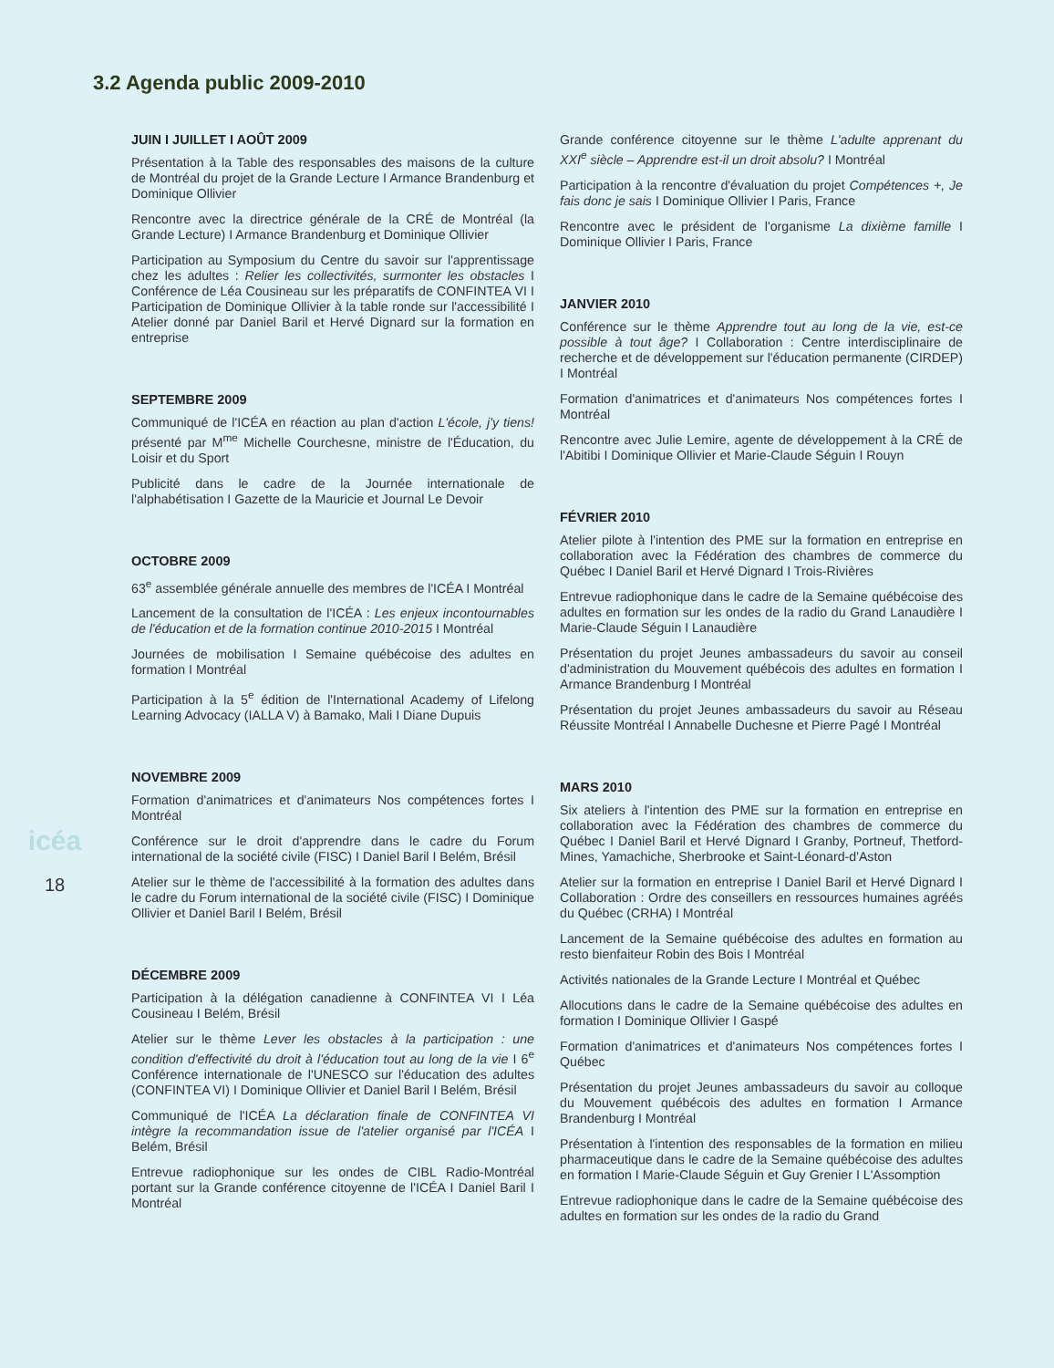3.2 Agenda public 2009-2010
icéa
18
JUIN I JUILLET I AOÛT 2009
Présentation à la Table des responsables des maisons de la culture de Montréal du projet de la Grande Lecture I Armance Brandenburg et Dominique Ollivier
Rencontre avec la directrice générale de la CRÉ de Montréal (la Grande Lecture) I Armance Brandenburg et Dominique Ollivier
Participation au Symposium du Centre du savoir sur l'apprentissage chez les adultes : Relier les collectivités, surmonter les obstacles I Conférence de Léa Cousineau sur les préparatifs de CONFINTEA VI I Participation de Dominique Ollivier à la table ronde sur l'accessibilité I Atelier donné par Daniel Baril et Hervé Dignard sur la formation en entreprise
SEPTEMBRE 2009
Communiqué de l'ICÉA en réaction au plan d'action L'école, j'y tiens! présenté par M<sup>me</sup> Michelle Courchesne, ministre de l'Éducation, du Loisir et du Sport
Publicité dans le cadre de la Journée internationale de l'alphabétisation I Gazette de la Mauricie et Journal Le Devoir
OCTOBRE 2009
63<sup>e</sup> assemblée générale annuelle des membres de l'ICÉA I Montréal
Lancement de la consultation de l'ICÉA : Les enjeux incontournables de l'éducation et de la formation continue 2010-2015 I Montréal
Journées de mobilisation I Semaine québécoise des adultes en formation I Montréal
Participation à la 5<sup>e</sup> édition de l'International Academy of Lifelong Learning Advocacy (IALLA V) à Bamako, Mali I Diane Dupuis
NOVEMBRE 2009
Formation d'animatrices et d'animateurs Nos compétences fortes I Montréal
Conférence sur le droit d'apprendre dans le cadre du Forum international de la société civile (FISC) I Daniel Baril I Belém, Brésil
Atelier sur le thème de l'accessibilité à la formation des adultes dans le cadre du Forum international de la société civile (FISC) I Dominique Ollivier et Daniel Baril I Belém, Brésil
DÉCEMBRE 2009
Participation à la délégation canadienne à CONFINTEA VI I Léa Cousineau I Belém, Brésil
Atelier sur le thème Lever les obstacles à la participation : une condition d'effectivité du droit à l'éducation tout au long de la vie I 6<sup>e</sup> Conférence internationale de l'UNESCO sur l'éducation des adultes (CONFINTEA VI) I Dominique Ollivier et Daniel Baril I Belém, Brésil
Communiqué de l'ICÉA La déclaration finale de CONFINTEA VI intègre la recommandation issue de l'atelier organisé par l'ICÉA I Belém, Brésil
Entrevue radiophonique sur les ondes de CIBL Radio-Montréal portant sur la Grande conférence citoyenne de l'ICÉA I Daniel Baril I Montréal
Grande conférence citoyenne sur le thème L'adulte apprenant du XXI<sup>e</sup> siècle – Apprendre est-il un droit absolu? I Montréal
Participation à la rencontre d'évaluation du projet Compétences +, Je fais donc je sais I Dominique Ollivier I Paris, France
Rencontre avec le président de l'organisme La dixième famille I Dominique Ollivier I Paris, France
JANVIER 2010
Conférence sur le thème Apprendre tout au long de la vie, est-ce possible à tout âge? I Collaboration : Centre interdisciplinaire de recherche et de développement sur l'éducation permanente (CIRDEP) I Montréal
Formation d'animatrices et d'animateurs Nos compétences fortes I Montréal
Rencontre avec Julie Lemire, agente de développement à la CRÉ de l'Abitibi I Dominique Ollivier et Marie-Claude Séguin I Rouyn
FÉVRIER 2010
Atelier pilote à l'intention des PME sur la formation en entreprise en collaboration avec la Fédération des chambres de commerce du Québec I Daniel Baril et Hervé Dignard I Trois-Rivières
Entrevue radiophonique dans le cadre de la Semaine québécoise des adultes en formation sur les ondes de la radio du Grand Lanaudière I Marie-Claude Séguin I Lanaudière
Présentation du projet Jeunes ambassadeurs du savoir au conseil d'administration du Mouvement québécois des adultes en formation I Armance Brandenburg I Montréal
Présentation du projet Jeunes ambassadeurs du savoir au Réseau Réussite Montréal I Annabelle Duchesne et Pierre Pagé I Montréal
MARS 2010
Six ateliers à l'intention des PME sur la formation en entreprise en collaboration avec la Fédération des chambres de commerce du Québec I Daniel Baril et Hervé Dignard I Granby, Portneuf, Thetford-Mines, Yamachiche, Sherbrooke et Saint-Léonard-d'Aston
Atelier sur la formation en entreprise I Daniel Baril et Hervé Dignard I Collaboration : Ordre des conseillers en ressources humaines agréés du Québec (CRHA) I Montréal
Lancement de la Semaine québécoise des adultes en formation au resto bienfaiteur Robin des Bois I Montréal
Activités nationales de la Grande Lecture I Montréal et Québec
Allocutions dans le cadre de la Semaine québécoise des adultes en formation I Dominique Ollivier I Gaspé
Formation d'animatrices et d'animateurs Nos compétences fortes I Québec
Présentation du projet Jeunes ambassadeurs du savoir au colloque du Mouvement québécois des adultes en formation I Armance Brandenburg I Montréal
Présentation à l'intention des responsables de la formation en milieu pharmaceutique dans le cadre de la Semaine québécoise des adultes en formation I Marie-Claude Séguin et Guy Grenier I L'Assomption
Entrevue radiophonique dans le cadre de la Semaine québécoise des adultes en formation sur les ondes de la radio du Grand